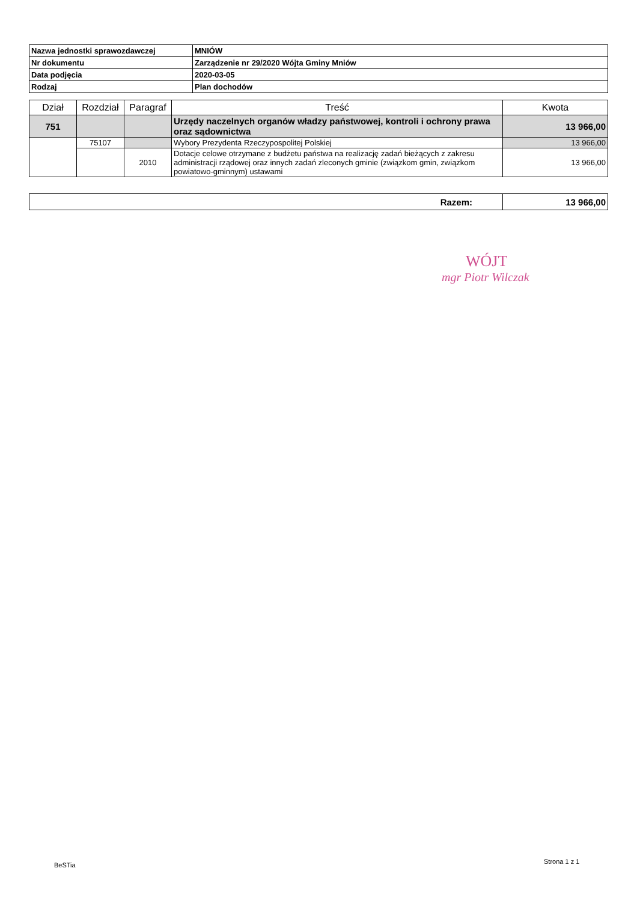| Nazwa jednostki sprawozdawczej | MNIÓW |
| Nr dokumentu | Zarządzenie nr 29/2020 Wójta Gminy Mniów |
| Data podjęcia | 2020-03-05 |
| Rodzaj | Plan dochodów |
| Dział | Rozdział | Paragraf | Treść | Kwota |
| --- | --- | --- | --- | --- |
| 751 | | | Urzędy naczelnych organów władzy państwowej, kontroli i ochrony prawa oraz sądownictwa | 13 966,00 |
| | 75107 | | Wybory Prezydenta Rzeczypospolitej Polskiej | 13 966,00 |
| | | 2010 | Dotacje celowe otrzymane z budżetu państwa na realizację zadań bieżących z zakresu administracji rządowej oraz innych zadań zleconych gminie (związkom gmin, związkom powiatowo-gminnym) ustawami | 13 966,00 |
| Razem: | 13 966,00 |
WÓJT
mgr Piotr Wilczak
BeSTia Strona 1 z 1